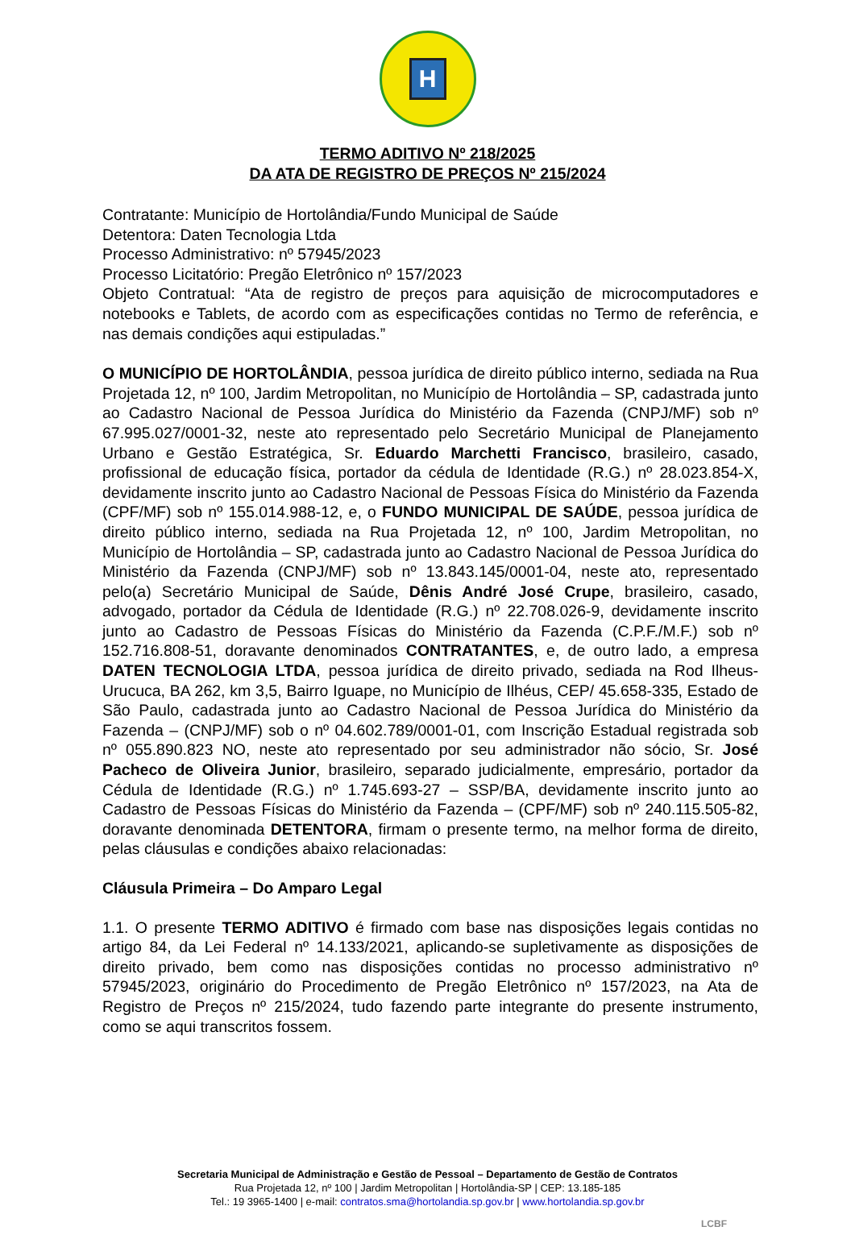H
TERMO ADITIVO Nº 218/2025
DA ATA DE REGISTRO DE PREÇOS Nº 215/2024
Contratante: Município de Hortolândia/Fundo Municipal de Saúde
Detentora: Daten Tecnologia Ltda
Processo Administrativo: nº 57945/2023
Processo Licitatório: Pregão Eletrônico nº 157/2023
Objeto Contratual: “Ata de registro de preços para aquisição de microcomputadores e notebooks e Tablets, de acordo com as especificações contidas no Termo de referência, e nas demais condições aqui estipuladas.”
O MUNICÍPIO DE HORTOLÂNDIA, pessoa jurídica de direito público interno, sediada na Rua Projetada 12, nº 100, Jardim Metropolitan, no Município de Hortolândia – SP, cadastrada junto ao Cadastro Nacional de Pessoa Jurídica do Ministério da Fazenda (CNPJ/MF) sob nº 67.995.027/0001-32, neste ato representado pelo Secretário Municipal de Planejamento Urbano e Gestão Estratégica, Sr. Eduardo Marchetti Francisco, brasileiro, casado, profissional de educação física, portador da cédula de Identidade (R.G.) nº 28.023.854-X, devidamente inscrito junto ao Cadastro Nacional de Pessoas Física do Ministério da Fazenda (CPF/MF) sob nº 155.014.988-12, e, o FUNDO MUNICIPAL DE SAÚDE, pessoa jurídica de direito público interno, sediada na Rua Projetada 12, nº 100, Jardim Metropolitan, no Município de Hortolândia – SP, cadastrada junto ao Cadastro Nacional de Pessoa Jurídica do Ministério da Fazenda (CNPJ/MF) sob nº 13.843.145/0001-04, neste ato, representado pelo(a) Secretário Municipal de Saúde, Dênis André José Crupe, brasileiro, casado, advogado, portador da Cédula de Identidade (R.G.) nº 22.708.026-9, devidamente inscrito junto ao Cadastro de Pessoas Físicas do Ministério da Fazenda (C.P.F./M.F.) sob nº 152.716.808-51, doravante denominados CONTRATANTES, e, de outro lado, a empresa DATEN TECNOLOGIA LTDA, pessoa jurídica de direito privado, sediada na Rod Ilheus-Urucuca, BA 262, km 3,5, Bairro Iguape, no Município de Ilhéus, CEP/ 45.658-335, Estado de São Paulo, cadastrada junto ao Cadastro Nacional de Pessoa Jurídica do Ministério da Fazenda – (CNPJ/MF) sob o nº 04.602.789/0001-01, com Inscrição Estadual registrada sob nº 055.890.823 NO, neste ato representado por seu administrador não sócio, Sr. José Pacheco de Oliveira Junior, brasileiro, separado judicialmente, empresário, portador da Cédula de Identidade (R.G.) nº 1.745.693-27 – SSP/BA, devidamente inscrito junto ao Cadastro de Pessoas Físicas do Ministério da Fazenda – (CPF/MF) sob nº 240.115.505-82, doravante denominada DETENTORA, firmam o presente termo, na melhor forma de direito, pelas cláusulas e condições abaixo relacionadas:
Cláusula Primeira – Do Amparo Legal
1.1. O presente TERMO ADITIVO é firmado com base nas disposições legais contidas no artigo 84, da Lei Federal nº 14.133/2021, aplicando-se supletivamente as disposições de direito privado, bem como nas disposições contidas no processo administrativo nº 57945/2023, originário do Procedimento de Pregão Eletrônico nº 157/2023, na Ata de Registro de Preços nº 215/2024, tudo fazendo parte integrante do presente instrumento, como se aqui transcritos fossem.
Secretaria Municipal de Administração e Gestão de Pessoal – Departamento de Gestão de Contratos
Rua Projetada 12, nº 100 | Jardim Metropolitan | Hortolândia-SP | CEP: 13.185-185
Tel.: 19 3965-1400 | e-mail: contratos.sma@hortolandia.sp.gov.br | www.hortolandia.sp.gov.br
LCBF